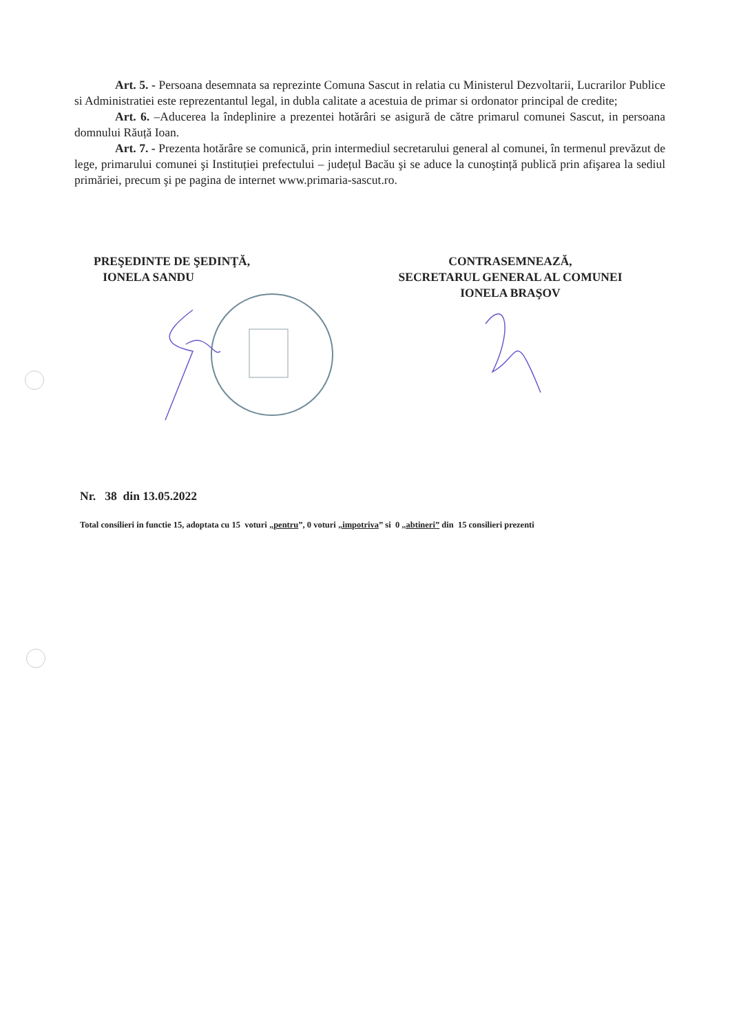Art. 5. - Persoana desemnata sa reprezinte Comuna Sascut in relatia cu Ministerul Dezvoltarii, Lucrarilor Publice si Administratiei este reprezentantul legal, in dubla calitate a acestuia de primar si ordonator principal de credite;
Art. 6. –Aducerea la îndeplinire a prezentei hotărâri se asigură de către primarul comunei Sascut, in persoana domnului Răuță Ioan.
Art. 7. - Prezenta hotărâre se comunică, prin intermediul secretarului general al comunei, în termenul prevăzut de lege, primarului comunei şi Instituției prefectului – județul Bacău şi se aduce la cunoştință publică prin afişarea la sediul primăriei, precum şi pe pagina de internet www.primaria-sascut.ro.
PREŞEDINTE DE ŞEDINŢĂ,
IONELA SANDU
CONTRASEMNEAZĂ,
SECRETARUL GENERAL AL COMUNEI
IONELA BRAŞOV
Nr. 38 din 13.05.2022
Total consilieri in functie 15, adoptata cu 15 voturi „pentru”, 0 voturi „impotriva” si 0 „abtineri” din 15 consilieri prezenti